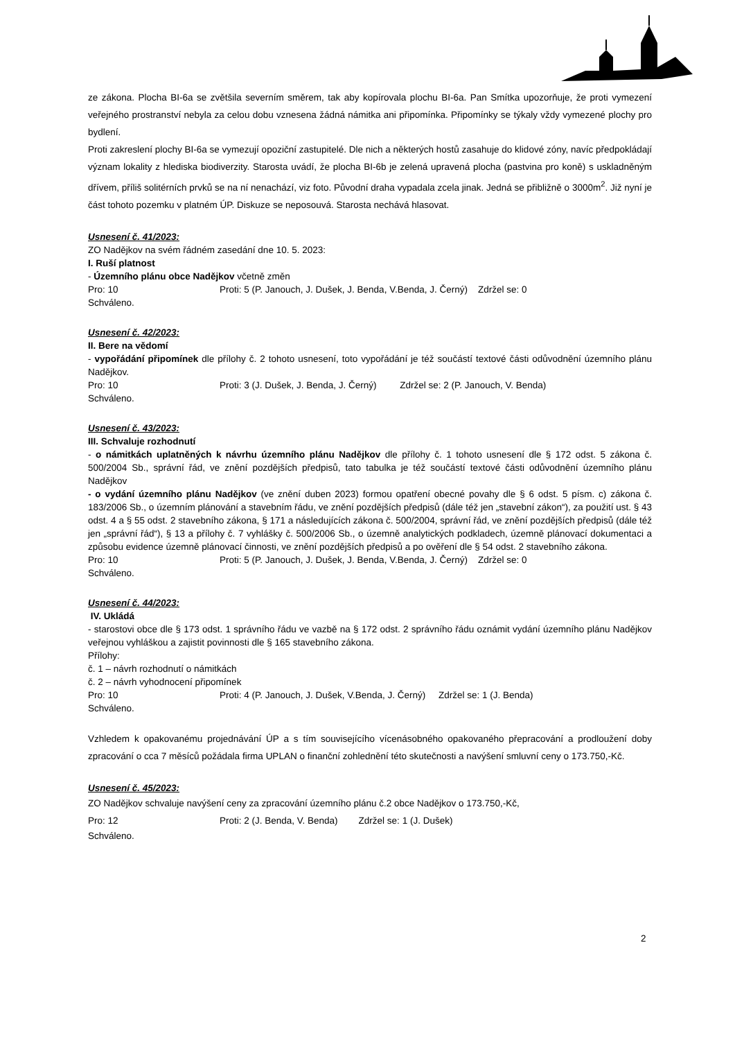ze zákona. Plocha BI-6a se zvětšila severním směrem, tak aby kopírovala plochu BI-6a. Pan Smítka upozorňuje, že proti vymezení veřejného prostranství nebyla za celou dobu vznesena žádná námitka ani připomínka. Připomínky se týkaly vždy vymezené plochy pro bydlení.
Proti zakreslení plochy BI-6a se vymezují opoziční zastupitelé. Dle nich a některých hostů zasahuje do klidové zóny, navíc předpokládají význam lokality z hlediska biodiverzity. Starosta uvádí, že plocha BI-6b je zelená upravená plocha (pastvina pro koně) s uskladněným dřívem, příliš solitérních prvků se na ní nenachází, viz foto. Původní draha vypadala zcela jinak. Jedná se přibližně o 3000m<sup>2</sup>. Již nyní je část tohoto pozemku v platném ÚP. Diskuze se neposouvá. Starosta nechává hlasovat.
Usnesení č. 41/2023:
ZO Nadějkov na svém řádném zasedání dne 10. 5. 2023:
I. Ruší platnost
- Územního plánu obce Nadějkov včetně změn
Pro: 10 Proti: 5 (P. Janouch, J. Dušek, J. Benda, V.Benda, J. Černý) Zdržel se: 0
Schváleno.
Usnesení č. 42/2023:
II. Bere na vědomí
- vypořádání připomínek dle přílohy č. 2 tohoto usnesení, toto vypořádání je též součástí textové části odůvodnění územního plánu Nadějkov.
Pro: 10 Proti: 3 (J. Dušek, J. Benda, J. Černý) Zdržel se: 2 (P. Janouch, V. Benda)
Schváleno.
Usnesení č. 43/2023:
III. Schvaluje rozhodnutí
- o námitkách uplatněných k návrhu územního plánu Nadějkov dle přílohy č. 1 tohoto usnesení dle § 172 odst. 5 zákona č. 500/2004 Sb., správní řád, ve znění pozdějších předpisů, tato tabulka je též součástí textové části odůvodnění územního plánu Nadějkov
- o vydání územního plánu Nadějkov (ve znění duben 2023) formou opatření obecné povahy dle § 6 odst. 5 písm. c) zákona č. 183/2006 Sb., o územním plánování a stavebním řádu, ve znění pozdějších předpisů (dále též jen „stavební zákon“), za použití ust. § 43 odst. 4 a § 55 odst. 2 stavebního zákona, § 171 a následujících zákona č. 500/2004, správní řád, ve znění pozdějších předpisů (dále též jen „správní řád“), § 13 a přílohy č. 7 vyhlášky č. 500/2006 Sb., o územně analytických podkladech, územně plánovací dokumentaci a způsobu evidence územně plánovací činnosti, ve znění pozdějších předpisů a po ověření dle § 54 odst. 2 stavebního zákona.
Pro: 10 Proti: 5 (P. Janouch, J. Dušek, J. Benda, V.Benda, J. Černý) Zdržel se: 0
Schváleno.
Usnesení č. 44/2023:
IV. Ukládá
- starostovi obce dle § 173 odst. 1 správního řádu ve vazbě na § 172 odst. 2 správního řádu oznámit vydání územního plánu Nadějkov veřejnou vyhláškou a zajistit povinnosti dle § 165 stavebního zákona.
Přílohy:
č. 1 – návrh rozhodnutí o námitkách
č. 2 – návrh vyhodnocení připomínek
Pro: 10 Proti: 4 (P. Janouch, J. Dušek, V.Benda, J. Černý) Zdržel se: 1 (J. Benda)
Schváleno.
Vzhledem k opakovanému projednávání ÚP a s tím souvisejícího vícenásobného opakovaného přepracování a prodloužení doby zpracování o cca 7 měsíců požádala firma UPLAN o finanční zohlednění této skutečnosti a navýšení smluvní ceny o 173.750,-Kč.
Usnesení č. 45/2023:
ZO Nadějkov schvaluje navýšení ceny za zpracování územního plánu č.2 obce Nadějkov o 173.750,-Kč,
Pro: 12 Proti: 2 (J. Benda, V. Benda) Zdržel se: 1 (J. Dušek)
Schváleno.
2